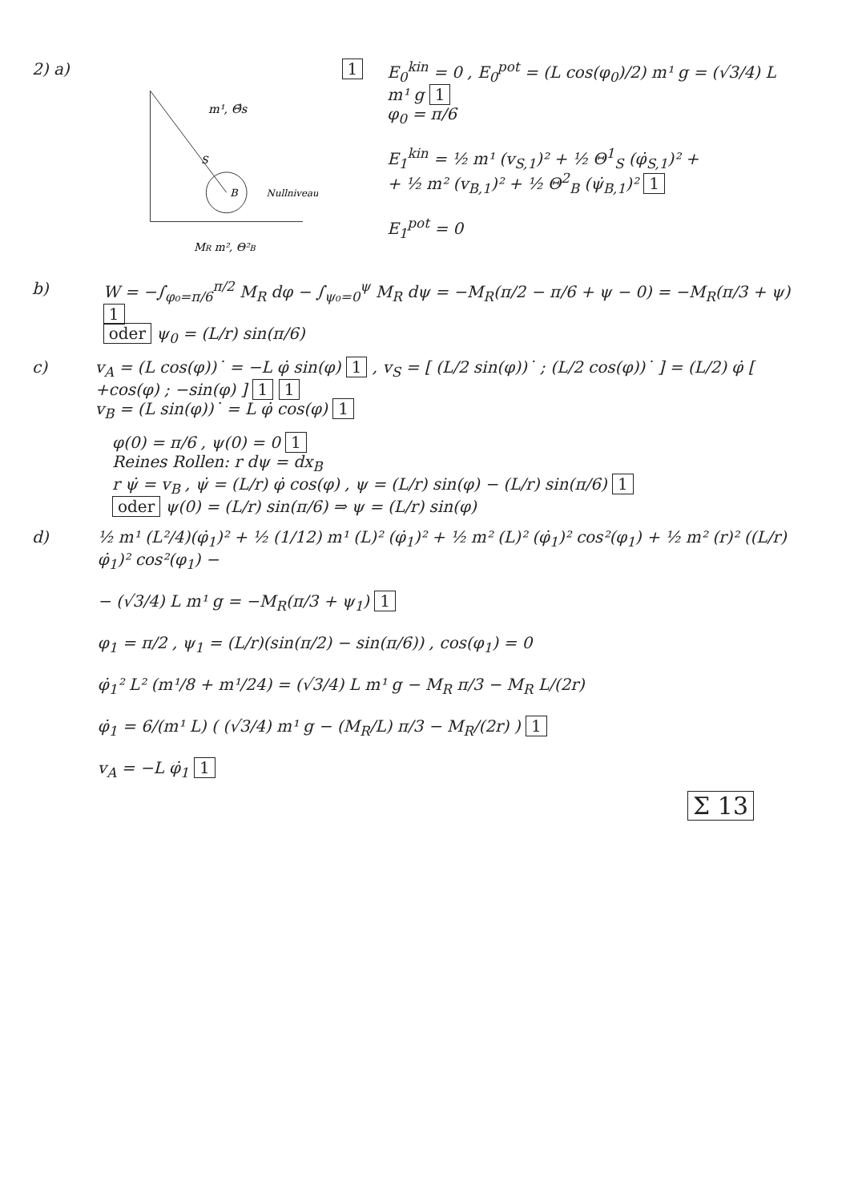2) a)
m¹, Θ̂s
S
B
Nullniveau
MR m², Θ²B
1 E<sub>0</sub><sup>kin</sup> = 0 , E<sub>0</sub><sup>pot</sup> = (L cos(φ<sub>0</sub>)/2) m¹ g = (√3/4) L m¹ g 1
φ<sub>0</sub> = π/6
E<sub>1</sub><sup>kin</sup> = ½ m¹ (v<sub>S,1</sub>)² + ½ Θ<sup>1</sup><sub>S</sub> (φ̇<sub>S,1</sub>)² +
+ ½ m² (v<sub>B,1</sub>)² + ½ Θ<sup>2</sup><sub>B</sub> (ψ̇<sub>B,1</sub>)² 1
E<sub>1</sub><sup>pot</sup> = 0
b) W = −∫<sub>φ₀=π/6</sub><sup>π/2</sup> M<sub>R</sub> dφ − ∫<sub>ψ₀=0</sub><sup>ψ</sup> M<sub>R</sub> dψ = −M<sub>R</sub>(π/2 − π/6 + ψ − 0) = −M<sub>R</sub>(π/3 + ψ) 1
oder ψ<sub>0</sub> = (L/r) sin(π/6)
c) v<sub>A</sub> = (L cos(φ))˙ = −L φ̇ sin(φ) 1 , v<sub>S</sub> = [ (L/2 sin(φ))˙ ; (L/2 cos(φ))˙ ] = (L/2) φ̇ [ +cos(φ) ; −sin(φ) ] 1 1
v<sub>B</sub> = (L sin(φ))˙ = L φ̇ cos(φ) 1
φ(0) = π/6 , ψ(0) = 0 1
Reines Rollen: r dψ = dx<sub>B</sub>
r ψ̇ = v<sub>B</sub> , ψ̇ = (L/r) φ̇ cos(φ) , ψ = (L/r) sin(φ) − (L/r) sin(π/6) 1
oder ψ(0) = (L/r) sin(π/6) ⇒ ψ = (L/r) sin(φ)
d) ½ m¹ (L²/4)(φ̇<sub>1</sub>)² + ½ (1/12) m¹ (L)² (φ̇<sub>1</sub>)² + ½ m² (L)² (φ̇<sub>1</sub>)² cos²(φ<sub>1</sub>) + ½ m² (r)² ((L/r) φ̇<sub>1</sub>)² cos²(φ<sub>1</sub>) −
− (√3/4) L m¹ g = −M<sub>R</sub>(π/3 + ψ<sub>1</sub>) 1
φ<sub>1</sub> = π/2 , ψ<sub>1</sub> = (L/r)(sin(π/2) − sin(π/6)) , cos(φ<sub>1</sub>) = 0
φ̇<sub>1</sub>² L² (m¹/8 + m¹/24) = (√3/4) L m¹ g − M<sub>R</sub> π/3 − M<sub>R</sub> L/(2r)
φ̇<sub>1</sub> = 6/(m¹ L) ( (√3/4) m¹ g − (M<sub>R</sub>/L) π/3 − M<sub>R</sub>/(2r) ) 1
v<sub>A</sub> = −L φ̇<sub>1</sub> 1
Σ 13